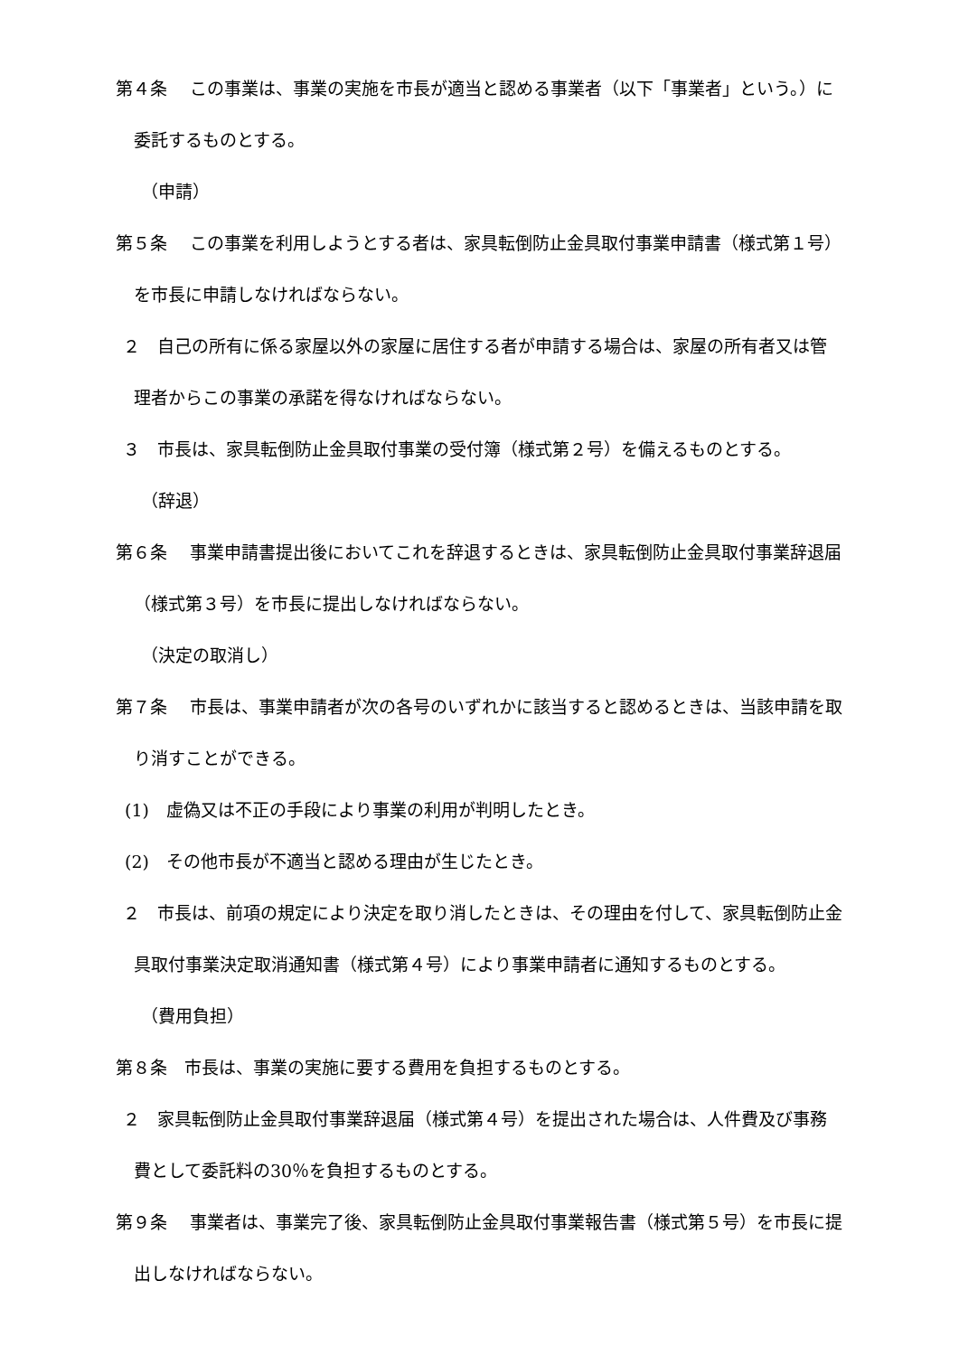第４条　 この事業は、事業の実施を市長が適当と認める事業者（以下「事業者」という。）に委託するものとする。
（申請）
第５条　 この事業を利用しようとする者は、家具転倒防止金具取付事業申請書（様式第１号）を市長に申請しなければならない。
２　自己の所有に係る家屋以外の家屋に居住する者が申請する場合は、家屋の所有者又は管理者からこの事業の承諾を得なければならない。
３　市長は、家具転倒防止金具取付事業の受付簿（様式第２号）を備えるものとする。
（辞退）
第６条　 事業申請書提出後においてこれを辞退するときは、家具転倒防止金具取付事業辞退届（様式第３号）を市長に提出しなければならない。
（決定の取消し）
第７条　 市長は、事業申請者が次の各号のいずれかに該当すると認めるときは、当該申請を取り消すことができる。
(1)　虚偽又は不正の手段により事業の利用が判明したとき。
(2)　その他市長が不適当と認める理由が生じたとき。
２　市長は、前項の規定により決定を取り消したときは、その理由を付して、家具転倒防止金具取付事業決定取消通知書（様式第４号）により事業申請者に通知するものとする。
（費用負担）
第８条　市長は、事業の実施に要する費用を負担するものとする。
２　家具転倒防止金具取付事業辞退届（様式第４号）を提出された場合は、人件費及び事務費として委託料の30％を負担するものとする。
第９条　 事業者は、事業完了後、家具転倒防止金具取付事業報告書（様式第５号）を市長に提出しなければならない。